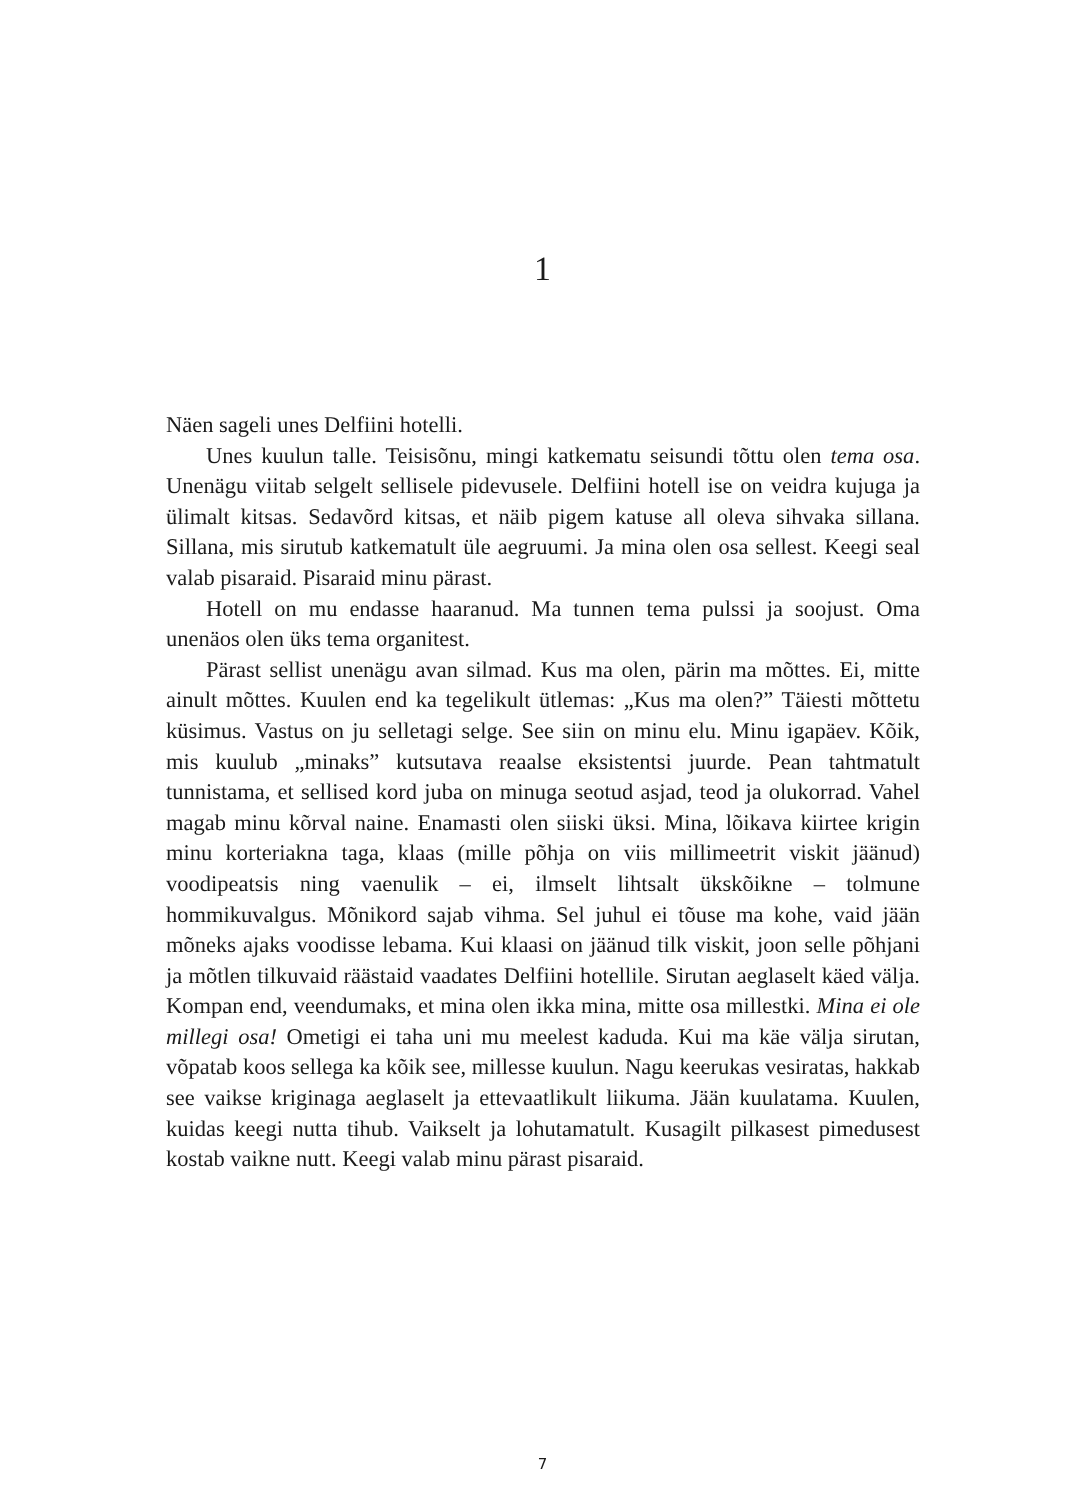1
Näen sageli unes Delfiini hotelli.
Unes kuulun talle. Teisisõnu, mingi katkematu seisundi tõttu olen tema osa. Unenägu viitab selgelt sellisele pidevusele. Delfiini hotell ise on veidra kujuga ja ülimalt kitsas. Sedavõrd kitsas, et näib pigem katuse all oleva sihvaka sillana. Sillana, mis sirutub katkematult üle aegruumi. Ja mina olen osa sellest. Keegi seal valab pisaraid. Pisaraid minu pärast.
Hotell on mu endasse haaranud. Ma tunnen tema pulssi ja soojust. Oma unenäos olen üks tema organitest.
Pärast sellist unenägu avan silmad. Kus ma olen, pärin ma mõttes. Ei, mitte ainult mõttes. Kuulen end ka tegelikult ütlemas: „Kus ma olen?” Täiesti mõttetu küsimus. Vastus on ju selletagi selge. See siin on minu elu. Minu igapäev. Kõik, mis kuulub „minaks” kutsutava reaalse eksistentsi juurde. Pean tahtmatult tunnistama, et sellised kord juba on minuga seotud asjad, teod ja olukorrad. Vahel magab minu kõr­val naine. Enamasti olen siiski üksi. Mina, lõikava kiirtee krigin minu korteriakna taga, klaas (mille põhja on viis millimeetrit viskit jäänud) voodipeatsis ning vaenulik – ei, ilmselt lihtsalt ükskõikne – tolmune hommikuvalgus. Mõnikord sajab vihma. Sel juhul ei tõuse ma kohe, vaid jään mõneks ajaks voodisse lebama. Kui klaasi on jäänud tilk viskit, joon selle põhjani ja mõtlen tilkuvaid räästaid vaadates Delfiini hotellile. Sirutan aeglaselt käed välja. Kompan end, veendumaks, et mina olen ikka mina, mitte osa millestki. Mina ei ole millegi osa! Ometigi ei taha uni mu meelest kaduda. Kui ma käe välja sirutan, võpatab koos sellega ka kõik see, millesse kuulun. Nagu keerukas vesiratas, hakkab see vaikse kriginaga aeglaselt ja ettevaatlikult liikuma. Jään kuulatama. Kuulen, kuidas keegi nutta tihub. Vaikselt ja lohutamatult. Kusagilt pilkasest pimedusest kostab vaikne nutt. Keegi valab minu pärast pisaraid.
7